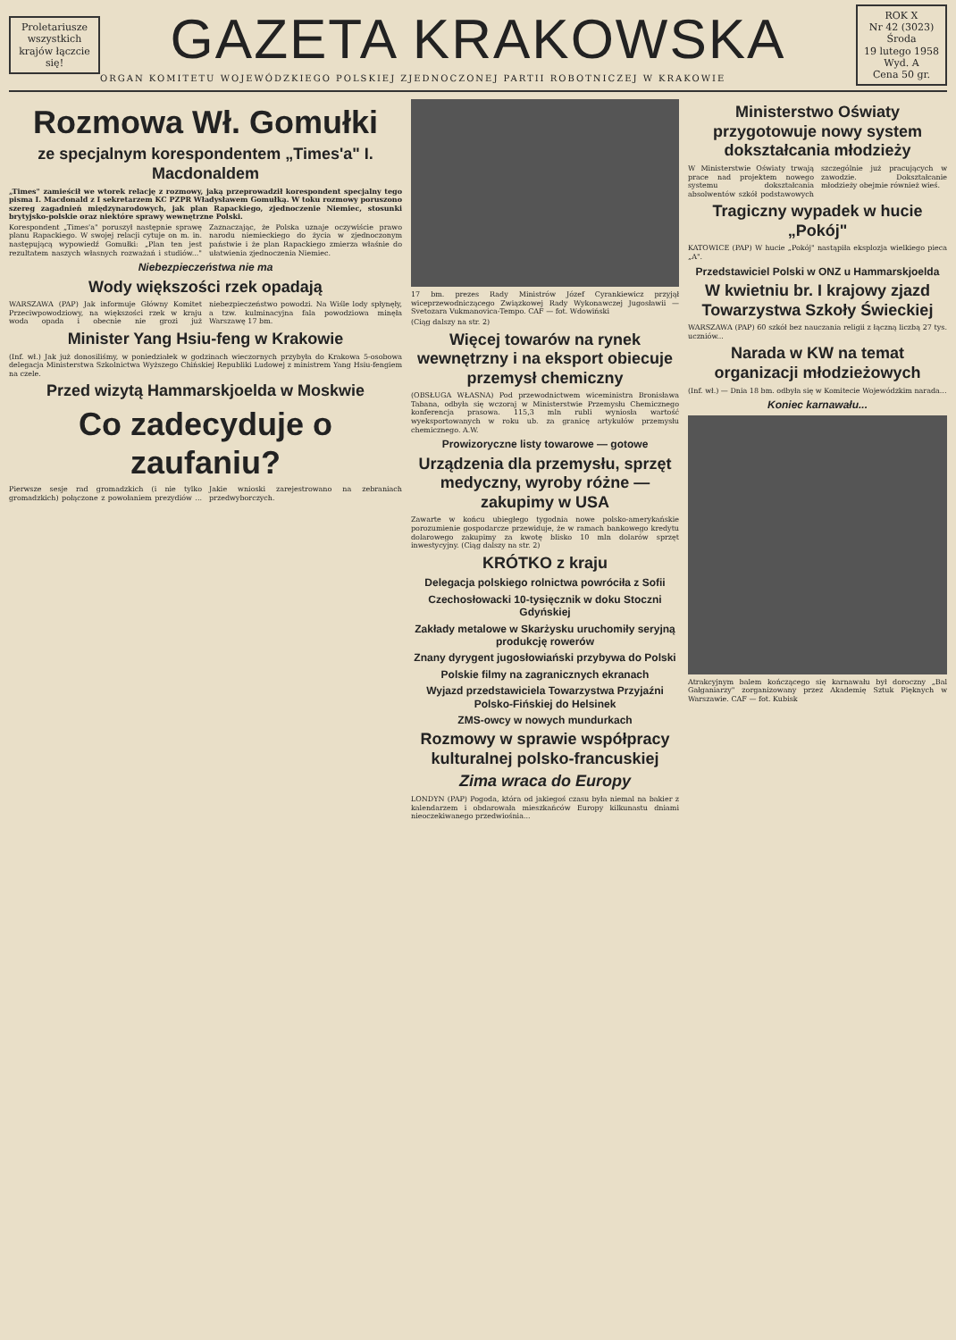Proletariusze wszystkich krajów łączcie się!
GAZETA KRAKOWSKA
ORGAN KOMITETU WOJEWÓDZKIEGO POLSKIEJ ZJEDNOCZONEJ PARTII ROBOTNICZEJ W KRAKOWIE
ROK X
Nr 42 (3023)
Środa
19 lutego 1958
Wyd. A
Cena 50 gr.
Rozmowa Wł. Gomułki
ze specjalnym korespondentem „Times'a" I. Macdonaldem
„Times" zamieścił we wtorek relację z rozmowy, jaką przeprowadził korespondent specjalny tego pisma I. Macdonald z I sekretarzem KC PZPR Władysławem Gomułką. W toku rozmowy poruszono szereg zagadnień międzynarodowych, jak plan Rapackiego, zjednoczenie Niemiec, stosunki brytyjsko-polskie oraz niektóre sprawy wewnętrzne Polski.
Korespondent „Times'a" poruszył następnie sprawę planu Rapackiego. W swojej relacji cytuje on m. in. następującą wypowiedź Gomułki: „Plan ten jest rezultatem naszych własnych rozważań i studiów..." Zaznaczając, że Polska uznaje oczywiście prawo narodu niemieckiego do życia w zjednoczonym państwie i że plan Rapackiego zmierza właśnie do ułatwienia zjednoczenia Niemiec.
Niebezpieczeństwa nie ma
Wody większości rzek opadają
WARSZAWA (PAP) Jak informuje Główny Komitet Przeciwpowodziowy, na większości rzek w kraju woda opada i obecnie nie grozi już niebezpieczeństwo powodzi. Na Wiśle lody spłynęły, a tzw. kulminacyjna fala powodziowa minęła Warszawę 17 bm.
Minister Yang Hsiu-feng w Krakowie
(Inf. wł.) Jak już donosiliśmy, w poniedziałek w godzinach wieczornych przybyła do Krakowa 5-osobowa delegacja Ministerstwa Szkolnictwa Wyższego Chińskiej Republiki Ludowej z ministrem Yang Hsiu-fengiem na czele.
Przed wizytą Hammarskjoelda w Moskwie
Co zadecyduje o zaufaniu?
Pierwsze sesje rad gromadzkich (i nie tylko gromadzkich) połączone z powołaniem prezydiów ... Jakie wnioski zarejestrowano na zebraniach przedwyborczych.
17 bm. prezes Rady Ministrów Józef Cyrankiewicz przyjął wiceprzewodniczącego Związkowej Rady Wykonawczej Jugosławii — Svetozara Vukmanovica-Tempo. CAF — fot. Wdowiński
(Ciąg dalszy na str. 2)
Więcej towarów na rynek wewnętrzny i na eksport obiecuje przemysł chemiczny
(OBSŁUGA WŁASNA) Pod przewodnictwem wiceministra Bronisława Tabana, odbyła się wczoraj w Ministerstwie Przemysłu Chemicznego konferencja prasowa. 115,3 mln rubli wyniosła wartość wyeksportowanych w roku ub. za granicę artykułów przemysłu chemicznego. A.W.
Prowizoryczne listy towarowe — gotowe
Urządzenia dla przemysłu, sprzęt medyczny, wyroby różne — zakupimy w USA
Zawarte w końcu ubiegłego tygodnia nowe polsko-amerykańskie porozumienie gospodarcze przewiduje, że w ramach bankowego kredytu dolarowego zakupimy za kwotę blisko 10 mln dolarów sprzęt inwestycyjny. (Ciąg dalszy na str. 2)
KRÓTKO z kraju
Delegacja polskiego rolnictwa powróciła z Sofii
Czechosłowacki 10-tysięcznik w doku Stoczni Gdyńskiej
Zakłady metalowe w Skarżysku uruchomiły seryjną produkcję rowerów
Znany dyrygent jugosłowiański przybywa do Polski
Polskie filmy na zagranicznych ekranach
Wyjazd przedstawiciela Towarzystwa Przyjaźni Polsko-Fińskiej do Helsinek
ZMS-owcy w nowych mundurkach
Rozmowy w sprawie współpracy kulturalnej polsko-francuskiej
Zima wraca do Europy
LONDYN (PAP) Pogoda, która od jakiegoś czasu była niemal na bakier z kalendarzem i obdarowała mieszkańców Europy kilkunastu dniami nieoczekiwanego przedwiośnia...
Ministerstwo Oświaty przygotowuje nowy system dokształcania młodzieży
W Ministerstwie Oświaty trwają prace nad projektem nowego systemu dokształcania absolwentów szkół podstawowych szczególnie już pracujących w zawodzie. Dokształcanie młodzieży obejmie również wieś.
Tragiczny wypadek w hucie „Pokój"
KATOWICE (PAP) W hucie „Pokój" nastąpiła eksplozja wielkiego pieca „A".
Przedstawiciel Polski w ONZ u Hammarskjoelda
W kwietniu br. I krajowy zjazd Towarzystwa Szkoły Świeckiej
WARSZAWA (PAP) 60 szkół bez nauczania religii z łączną liczbą 27 tys. uczniów...
Narada w KW na temat organizacji młodzieżowych
(Inf. wł.) — Dnia 18 bm. odbyła się w Komitecie Wojewódzkim narada...
Koniec karnawału...
Atrakcyjnym balem kończącego się karnawału był doroczny „Bal Gałganiarzy" zorganizowany przez Akademię Sztuk Pięknych w Warszawie. CAF — fot. Kubisk